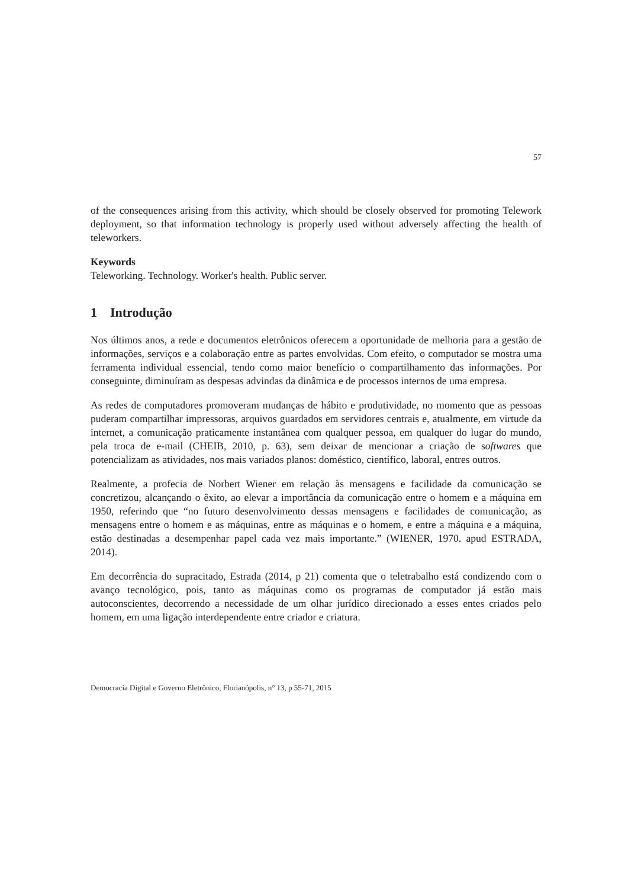57
of the consequences arising from this activity, which should be closely observed for promoting Telework deployment, so that information technology is properly used without adversely affecting the health of teleworkers.
Keywords
Teleworking. Technology. Worker's health. Public server.
1 Introdução
Nos últimos anos, a rede e documentos eletrônicos oferecem a oportunidade de melhoria para a gestão de informações, serviços e a colaboração entre as partes envolvidas. Com efeito, o computador se mostra uma ferramenta individual essencial, tendo como maior benefício o compartilhamento das informações. Por conseguinte, diminuíram as despesas advindas da dinâmica e de processos internos de uma empresa.
As redes de computadores promoveram mudanças de hábito e produtividade, no momento que as pessoas puderam compartilhar impressoras, arquivos guardados em servidores centrais e, atualmente, em virtude da internet, a comunicação praticamente instantânea com qualquer pessoa, em qualquer do lugar do mundo, pela troca de e-mail (CHEIB, 2010, p. 63), sem deixar de mencionar a criação de softwares que potencializam as atividades, nos mais variados planos: doméstico, científico, laboral, entres outros.
Realmente, a profecia de Norbert Wiener em relação às mensagens e facilidade da comunicação se concretizou, alcançando o êxito, ao elevar a importância da comunicação entre o homem e a máquina em 1950, referindo que “no futuro desenvolvimento dessas mensagens e facilidades de comunicação, as mensagens entre o homem e as máquinas, entre as máquinas e o homem, e entre a máquina e a máquina, estão destinadas a desempenhar papel cada vez mais importante.” (WIENER, 1970. apud ESTRADA, 2014).
Em decorrência do supracitado, Estrada (2014, p 21) comenta que o teletrabalho está condizendo com o avanço tecnológico, pois, tanto as máquinas como os programas de computador já estão mais autoconscientes, decorrendo a necessidade de um olhar jurídico direcionado a esses entes criados pelo homem, em uma ligação interdependente entre criador e criatura.
Democracia Digital e Governo Eletrônico, Florianópolis, n° 13, p 55-71, 2015